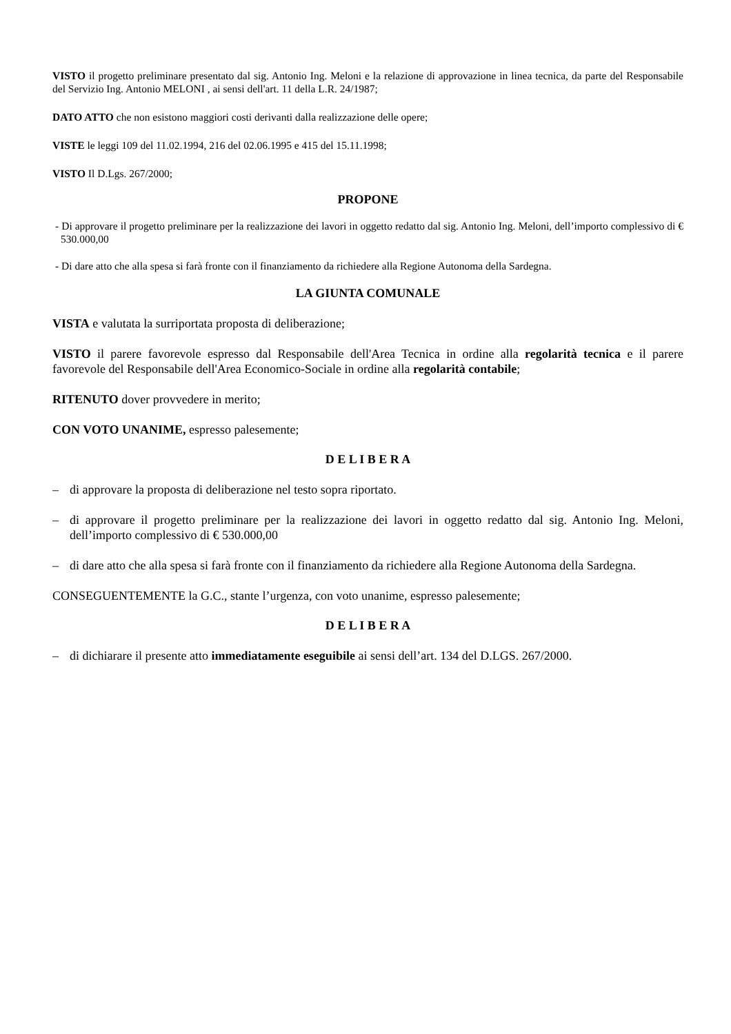VISTO il progetto preliminare presentato dal sig. Antonio Ing. Meloni e la relazione di approvazione in linea tecnica, da parte del Responsabile del Servizio Ing. Antonio MELONI , ai sensi dell'art. 11 della L.R. 24/1987;
DATO ATTO che non esistono maggiori costi derivanti dalla realizzazione delle opere;
VISTE le leggi 109 del 11.02.1994, 216 del 02.06.1995 e 415 del 15.11.1998;
VISTO Il D.Lgs. 267/2000;
PROPONE
- Di approvare il progetto preliminare per la realizzazione dei lavori in oggetto redatto dal sig. Antonio Ing. Meloni, dell’importo complessivo di € 530.000,00
- Di dare atto che alla spesa si farà fronte con il finanziamento da richiedere alla Regione Autonoma della Sardegna.
LA GIUNTA COMUNALE
VISTA e valutata la surriportata proposta di deliberazione;
VISTO il parere favorevole espresso dal Responsabile dell'Area Tecnica in ordine alla regolarità tecnica e il parere favorevole del Responsabile dell'Area Economico-Sociale in ordine alla regolarità contabile;
RITENUTO dover provvedere in merito;
CON VOTO UNANIME, espresso palesemente;
D E L I B E R A
– di approvare la proposta di deliberazione nel testo sopra riportato.
– di approvare il progetto preliminare per la realizzazione dei lavori in oggetto redatto dal sig. Antonio Ing. Meloni, dell’importo complessivo di € 530.000,00
– di dare atto che alla spesa si farà fronte con il finanziamento da richiedere alla Regione Autonoma della Sardegna.
CONSEGUENTEMENTE la G.C., stante l’urgenza, con voto unanime, espresso palesemente;
D E L I B E R A
– di dichiarare il presente atto immediatamente eseguibile ai sensi dell’art. 134 del D.LGS. 267/2000.